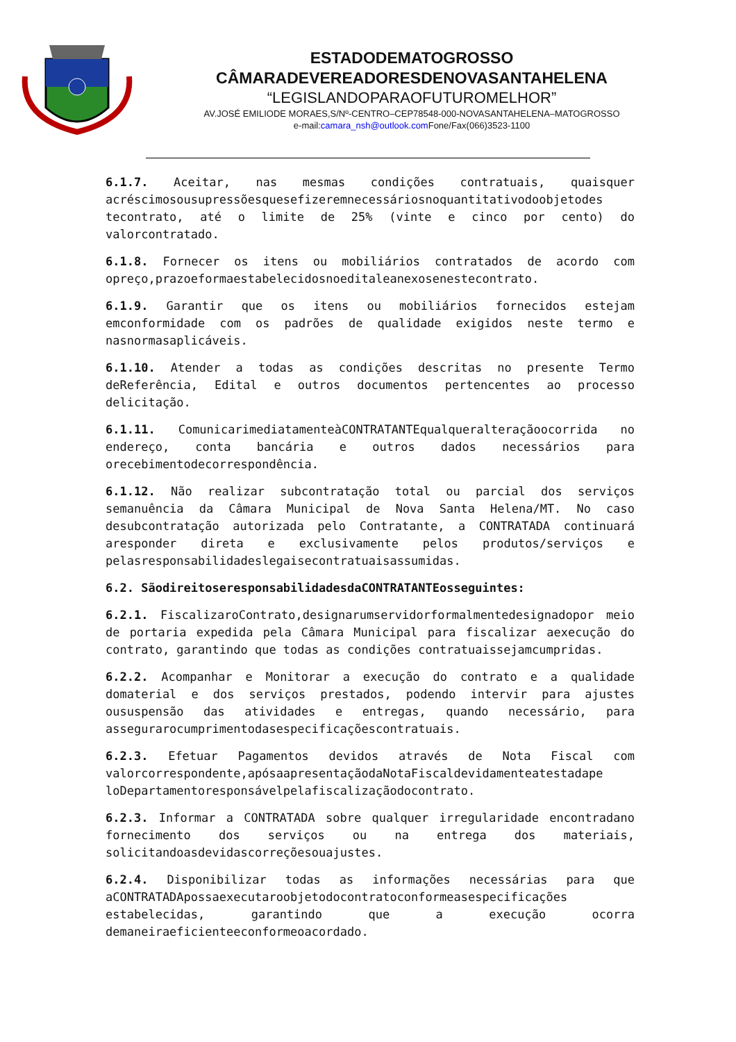ESTADODEMATOGROSSO
CÂMARADEVEREADORESDENOVASANTAHELENA
“LEGISLANDOPARAOFUTUROMELHOR”
AV.JOSÉ EMILIODE MORAES,S/Nº-CENTRO–CEP78548-000-NOVASANTAHELENA–MATOGROSSO
e-mail:camara_nsh@outlook.com Fone/Fax(066)3523-1100
6.1.7. Aceitar, nas mesmas condições contratuais, quaisquer acréscimosousupressõesquesefizeremnecessáriosnoquantitativodoobjetodes tecontrato, até o limite de 25% (vinte e cinco por cento) do valorcontratado.
6.1.8. Fornecer os itens ou mobiliários contratados de acordo com opreço,prazoeformaestabelecidosnoeditaleanexosenestecontrato.
6.1.9. Garantir que os itens ou mobiliários fornecidos estejam emconformidade com os padrões de qualidade exigidos neste termo e nasnormasaplicáveis.
6.1.10. Atender a todas as condições descritas no presente Termo deReferência, Edital e outros documentos pertencentes ao processo delicitação.
6.1.11. ComunicarimediatamenteàCONTRATANTEqualqueralteraçãoocorrida no endereço, conta bancária e outros dados necessários para orecebimentodecorrespondência.
6.1.12. Não realizar subcontratação total ou parcial dos serviços semanuência da Câmara Municipal de Nova Santa Helena/MT. No caso desubcontratação autorizada pelo Contratante, a CONTRATADA continuará aresponder direta e exclusivamente pelos produtos/serviços e pelasresponsabilidadeslegaisecontratuaisassumidas.
6.2. SãodireitoseresponsabilidadesdaCONTRATANTEosseguintes:
6.2.1. FiscalizaroContrato,designarumservidorformalmentedesignadopor meio de portaria expedida pela Câmara Municipal para fiscalizar aexecução do contrato, garantindo que todas as condições contratuaissejamcumpridas.
6.2.2. Acompanhar e Monitorar a execução do contrato e a qualidade domaterial e dos serviços prestados, podendo intervir para ajustes oususpensão das atividades e entregas, quando necessário, para assegurarocumprimentodasespecificaçõescontratuais.
6.2.3. Efetuar Pagamentos devidos através de Nota Fiscal com valorcorrespondente,apósaapresentaçãodaNotaFiscaldevidamenteatestadape loDepartamentoresponsávelpelafiscalizaçãodocontrato.
6.2.3. Informar a CONTRATADA sobre qualquer irregularidade encontradano fornecimento dos serviços ou na entrega dos materiais, solicitandoasdevidascorreçõesouajustes.
6.2.4. Disponibilizar todas as informações necessárias para que aCONTRATADApossaexecutaroobjetodocontratoconformeasespecificações estabelecidas, garantindo que a execução ocorra demaneiraeficienteeconformeoacordado.